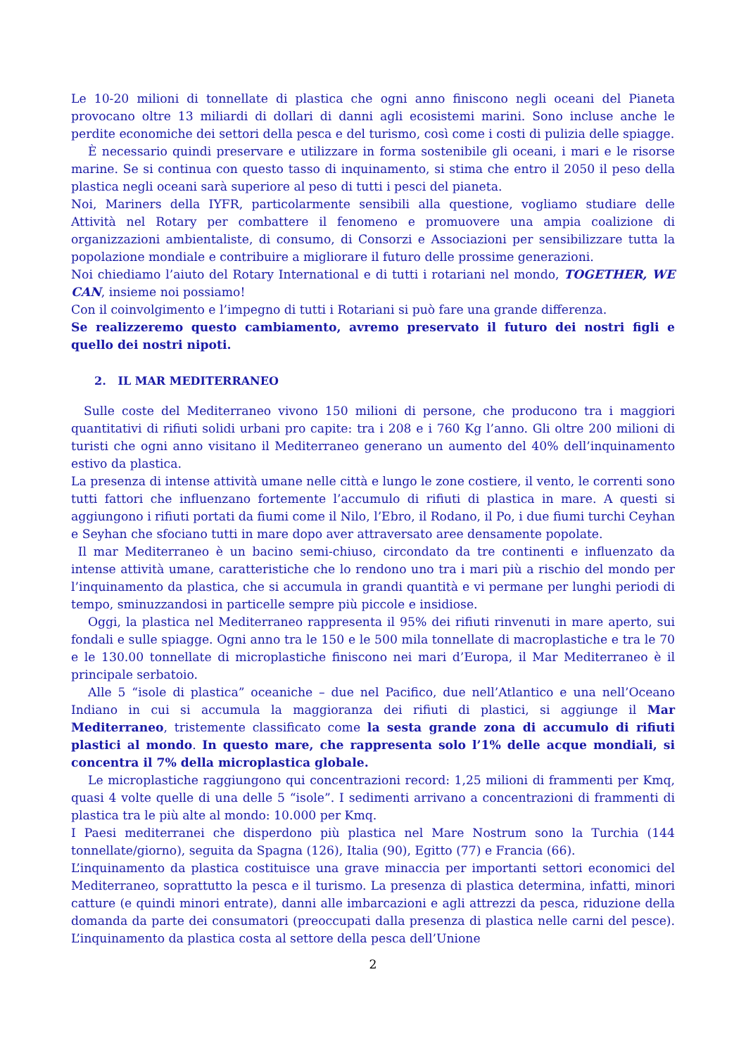Le 10-20 milioni di tonnellate di plastica che ogni anno finiscono negli oceani del Pianeta provocano oltre 13 miliardi di dollari di danni agli ecosistemi marini. Sono incluse anche le perdite economiche dei settori della pesca e del turismo, così come i costi di pulizia delle spiagge.
È necessario quindi preservare e utilizzare in forma sostenibile gli oceani, i mari e le risorse marine. Se si continua con questo tasso di inquinamento, si stima che entro il 2050 il peso della plastica negli oceani sarà superiore al peso di tutti i pesci del pianeta.
Noi, Mariners della IYFR, particolarmente sensibili alla questione, vogliamo studiare delle Attività nel Rotary per combattere il fenomeno e promuovere una ampia coalizione di organizzazioni ambientaliste, di consumo, di Consorzi e Associazioni per sensibilizzare tutta la popolazione mondiale e contribuire a migliorare il futuro delle prossime generazioni.
Noi chiediamo l’aiuto del Rotary International e di tutti i rotariani nel mondo, TOGETHER, WE CAN, insieme noi possiamo!
Con il coinvolgimento e l’impegno di tutti i Rotariani si può fare una grande differenza.
Se realizzeremo questo cambiamento, avremo preservato il futuro dei nostri figli e quello dei nostri nipoti.
2. IL MAR MEDITERRANEO
Sulle coste del Mediterraneo vivono 150 milioni di persone, che producono tra i maggiori quantitativi di rifiuti solidi urbani pro capite: tra i 208 e i 760 Kg l’anno. Gli oltre 200 milioni di turisti che ogni anno visitano il Mediterraneo generano un aumento del 40% dell’inquinamento estivo da plastica.
La presenza di intense attività umane nelle città e lungo le zone costiere, il vento, le correnti sono tutti fattori che influenzano fortemente l’accumulo di rifiuti di plastica in mare. A questi si aggiungono i rifiuti portati da fiumi come il Nilo, l’Ebro, il Rodano, il Po, i due fiumi turchi Ceyhan e Seyhan che sfociano tutti in mare dopo aver attraversato aree densamente popolate.
Il mar Mediterraneo è un bacino semi-chiuso, circondato da tre continenti e influenzato da intense attività umane, caratteristiche che lo rendono uno tra i mari più a rischio del mondo per l’inquinamento da plastica, che si accumula in grandi quantità e vi permane per lunghi periodi di tempo, sminuzzandosi in particelle sempre più piccole e insidiose.
Oggi, la plastica nel Mediterraneo rappresenta il 95% dei rifiuti rinvenuti in mare aperto, sui fondali e sulle spiagge. Ogni anno tra le 150 e le 500 mila tonnellate di macroplastiche e tra le 70 e le 130.00 tonnellate di microplastiche finiscono nei mari d’Europa, il Mar Mediterraneo è il principale serbatoio.
Alle 5 “isole di plastica” oceaniche – due nel Pacifico, due nell’Atlantico e una nell’Oceano Indiano in cui si accumula la maggioranza dei rifiuti di plastici, si aggiunge il Mar Mediterraneo, tristemente classificato come la sesta grande zona di accumulo di rifiuti plastici al mondo. In questo mare, che rappresenta solo l’1% delle acque mondiali, si concentra il 7% della microplastica globale.
Le microplastiche raggiungono qui concentrazioni record: 1,25 milioni di frammenti per Kmq, quasi 4 volte quelle di una delle 5 “isole”. I sedimenti arrivano a concentrazioni di frammenti di plastica tra le più alte al mondo: 10.000 per Kmq.
I Paesi mediterranei che disperdono più plastica nel Mare Nostrum sono la Turchia (144 tonnellate/giorno), seguita da Spagna (126), Italia (90), Egitto (77) e Francia (66).
L’inquinamento da plastica costituisce una grave minaccia per importanti settori economici del Mediterraneo, soprattutto la pesca e il turismo. La presenza di plastica determina, infatti, minori catture (e quindi minori entrate), danni alle imbarcazioni e agli attrezzi da pesca, riduzione della domanda da parte dei consumatori (preoccupati dalla presenza di plastica nelle carni del pesce). L’inquinamento da plastica costa al settore della pesca dell’Unione
2